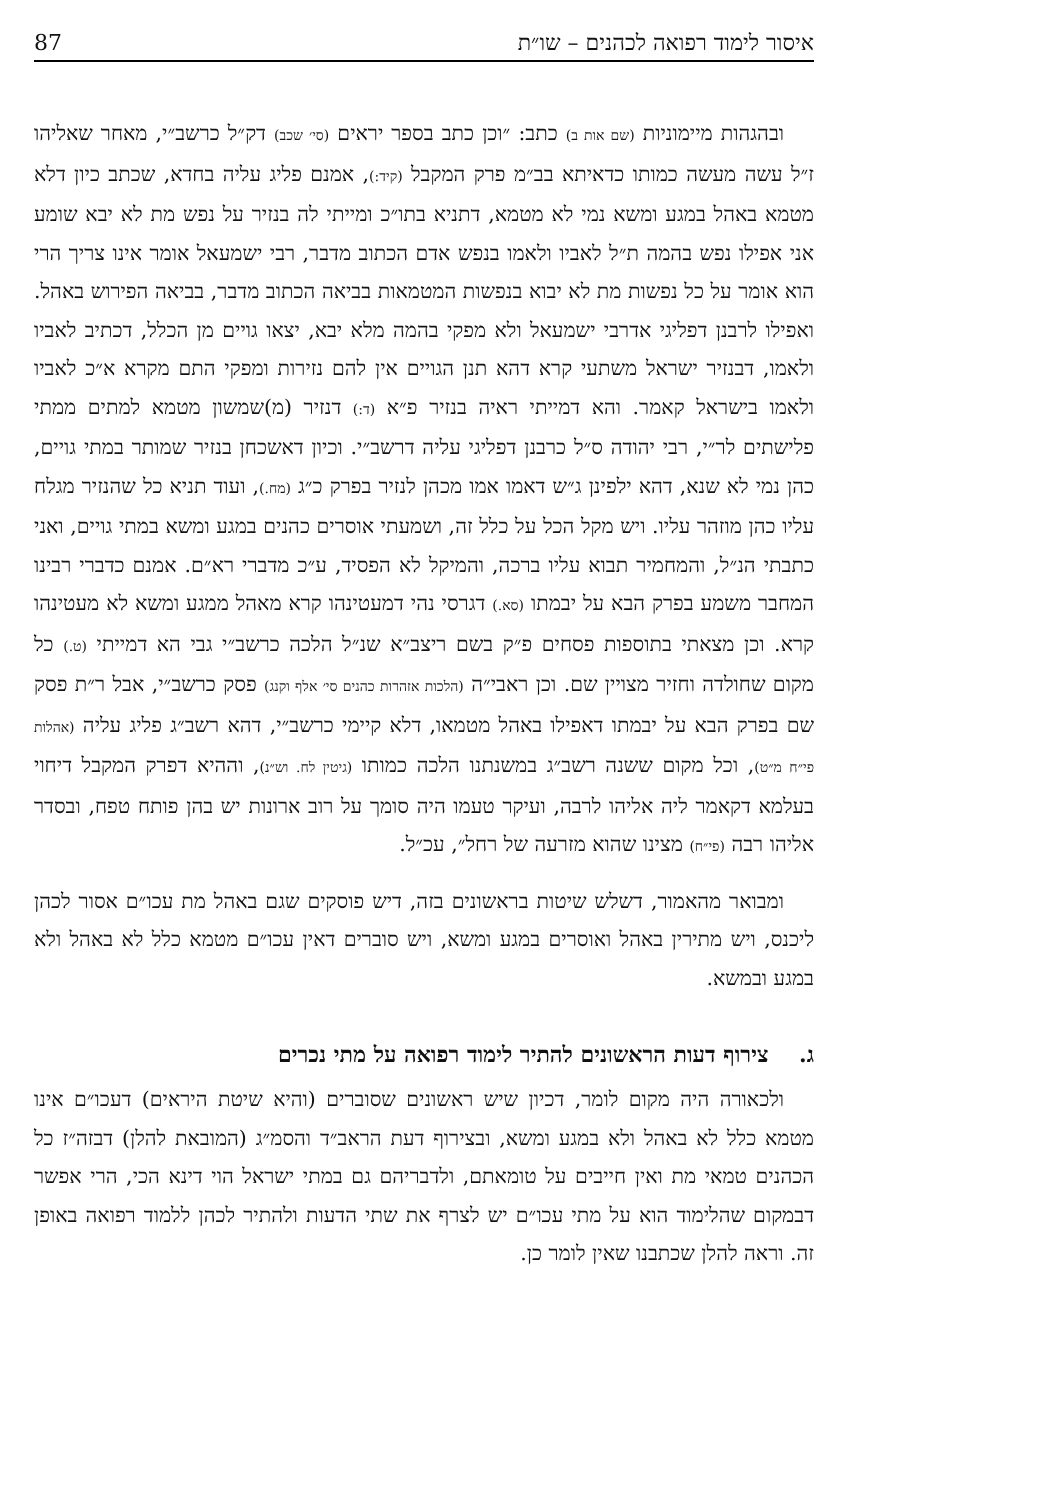87 איסור לימוד רפואה לכהנים – שו״ת
ובהגהות מיימוניות (שם אות ב) כתב: ״וכן כתב בספר יראים (סי׳ שכב) דק״ל כרשב״י, מאחר שאליהו ז״ל עשה מעשה כמותו כדאיתא בב״מ פרק המקבל (קיד:), אמנם פליג עליה בחדא, שכתב כיון דלא מטמא באהל במגע ומשא נמי לא מטמא, דתניא בתו״כ ומייתי לה בנזיר על נפש מת לא יבא שומע אני אפילו נפש בהמה ת״ל לאביו ולאמו בנפש אדם הכתוב מדבר, רבי ישמעאל אומר אינו צריך הרי הוא אומר על כל נפשות מת לא יבוא בנפשות המטמאות בביאה הכתוב מדבר, בביאה הפירוש באהל. ואפילו לרבנן דפליגי אדרבי ישמעאל ולא מפקי בהמה מלא יבא, יצאו גויים מן הכלל, דכתיב לאביו ולאמו, דבנזיר ישראל משתעי קרא דהא תנן הגויים אין להם נזירות ומפקי התם מקרא א״כ לאביו ולאמו בישראל קאמר. והא דמייתי ראיה בנזיר פ״א (ד:) דנזיר (מ)שמשון מטמא למתים ממתי פלישתים לר״י, רבי יהודה ס״ל כרבנן דפליגי עליה דרשב״י. וכיון דאשכחן בנזיר שמותר במתי גויים, כהן נמי לא שנא, דהא ילפינן ג״ש דאמו אמו מכהן לנזיר בפרק כ״ג (מח.), ועוד תניא כל שהנזיר מגלח עליו כהן מוזהר עליו. ויש מקל הכל על כלל זה, ושמעתי אוסרים כהנים במגע ומשא במתי גויים, ואני כתבתי הנ״ל, והמחמיר תבוא עליו ברכה, והמיקל לא הפסיד, ע״כ מדברי רא״ם. אמנם כדברי רבינו המחבר משמע בפרק הבא על יבמתו (סא.) דגרסי נהי דמעטינהו קרא מאהל ממגע ומשא לא מעטינהו קרא. וכן מצאתי בתוספות פסחים פ״ק בשם ריצב״א שנ״ל הלכה כרשב״י גבי הא דמייתי (ט.) כל מקום שחולדה וחזיר מצויין שם. וכן ראבי״ה (הלכות אזהרות כהנים סי׳ אלף וקנג) פסק כרשב״י, אבל ר״ת פסק שם בפרק הבא על יבמתו דאפילו באהל מטמאו, דלא קיימי כרשב״י, דהא רשב״ג פליג עליה (אהלות פי״ח מ״ט), וכל מקום ששנה רשב״ג במשנתנו הלכה כמותו (גיטין לח. וש״נ), וההיא דפרק המקבל דיחוי בעלמא דקאמר ליה אליהו לרבה, ועיקר טעמו היה סומך על רוב ארונות יש בהן פותח טפח, ובסדר אליהו רבה (פי״ח) מצינו שהוא מזרעה של רחל״, עכ״ל.
ומבואר מהאמור, דשלש שיטות בראשונים בזה, דיש פוסקים שגם באהל מת עכו״ם אסור לכהן ליכנס, ויש מתירין באהל ואוסרים במגע ומשא, ויש סוברים דאין עכו״ם מטמא כלל לא באהל ולא במגע ובמשא.
ג. צירוף דעות הראשונים להתיר לימוד רפואה על מתי נכרים
ולכאורה היה מקום לומר, דכיון שיש ראשונים שסוברים (והיא שיטת היראים) דעכו״ם אינו מטמא כלל לא באהל ולא במגע ומשא, ובצירוף דעת הראב״ד והסמ״ג (המובאת להלן) דבזה״ז כל הכהנים טמאי מת ואין חייבים על טומאתם, ולדבריהם גם במתי ישראל הוי דינא הכי, הרי אפשר דבמקום שהלימוד הוא על מתי עכו״ם יש לצרף את שתי הדעות ולהתיר לכהן ללמוד רפואה באופן זה. וראה להלן שכתבנו שאין לומר כן.